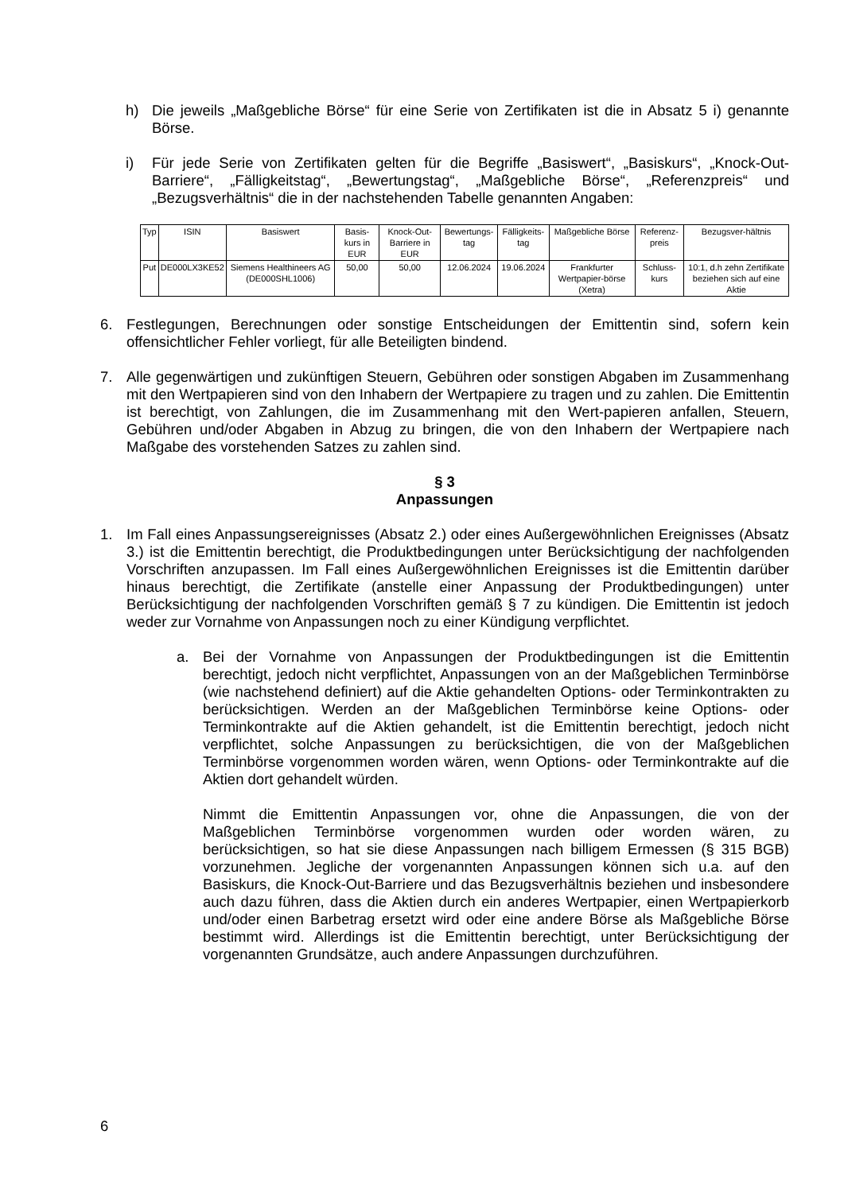h) Die jeweils „Maßgebliche Börse“ für eine Serie von Zertifikaten ist die in Absatz 5 i) genannte Börse.
i) Für jede Serie von Zertifikaten gelten für die Begriffe „Basiswert“, „Basiskurs“, „Knock-Out-Barriere“, „Fälligkeitstag“, „Bewertungstag“, „Maßgebliche Börse“, „Referenzpreis“ und „Bezugsverhältnis“ die in der nachstehenden Tabelle genannten Angaben:
| Typ | ISIN | Basiswert | Basis-kurs in EUR | Knock-Out-Barriere in EUR | Bewertungs-tag | Fälligkeits-tag | Maßgebliche Börse | Referenz-preis | Bezugsver-hältnis |
| --- | --- | --- | --- | --- | --- | --- | --- | --- | --- |
| Put | DE000LX3KE52 | Siemens Healthineers AG (DE000SHL1006) | 50,00 | 50,00 | 12.06.2024 | 19.06.2024 | Frankfurter Wertpapier-börse (Xetra) | Schluss-kurs | 10:1, d.h zehn Zertifikate beziehen sich auf eine Aktie |
6. Festlegungen, Berechnungen oder sonstige Entscheidungen der Emittentin sind, sofern kein offensichtlicher Fehler vorliegt, für alle Beteiligten bindend.
7. Alle gegenwärtigen und zukünftigen Steuern, Gebühren oder sonstigen Abgaben im Zusammenhang mit den Wertpapieren sind von den Inhabern der Wertpapiere zu tragen und zu zahlen. Die Emittentin ist berechtigt, von Zahlungen, die im Zusammenhang mit den Wert-papieren anfallen, Steuern, Gebühren und/oder Abgaben in Abzug zu bringen, die von den Inhabern der Wertpapiere nach Maßgabe des vorstehenden Satzes zu zahlen sind.
§ 3
Anpassungen
1. Im Fall eines Anpassungsereignisses (Absatz 2.) oder eines Außergewöhnlichen Ereignisses (Absatz 3.) ist die Emittentin berechtigt, die Produktbedingungen unter Berücksichtigung der nachfolgenden Vorschriften anzupassen. Im Fall eines Außergewöhnlichen Ereignisses ist die Emittentin darüber hinaus berechtigt, die Zertifikate (anstelle einer Anpassung der Produktbedingungen) unter Berücksichtigung der nachfolgenden Vorschriften gemäß § 7 zu kündigen. Die Emittentin ist jedoch weder zur Vornahme von Anpassungen noch zu einer Kündigung verpflichtet.
a. Bei der Vornahme von Anpassungen der Produktbedingungen ist die Emittentin berechtigt, jedoch nicht verpflichtet, Anpassungen von an der Maßgeblichen Terminbörse (wie nachstehend definiert) auf die Aktie gehandelten Options- oder Terminkontrakten zu berücksichtigen. Werden an der Maßgeblichen Terminbörse keine Options- oder Terminkontrakte auf die Aktien gehandelt, ist die Emittentin berechtigt, jedoch nicht verpflichtet, solche Anpassungen zu berücksichtigen, die von der Maßgeblichen Terminbörse vorgenommen worden wären, wenn Options- oder Terminkontrakte auf die Aktien dort gehandelt würden.
Nimmt die Emittentin Anpassungen vor, ohne die Anpassungen, die von der Maßgeblichen Terminbörse vorgenommen wurden oder worden wären, zu berücksichtigen, so hat sie diese Anpassungen nach billigem Ermessen (§ 315 BGB) vorzunehmen. Jegliche der vorgenannten Anpassungen können sich u.a. auf den Basiskurs, die Knock-Out-Barriere und das Bezugsverhältnis beziehen und insbesondere auch dazu führen, dass die Aktien durch ein anderes Wertpapier, einen Wertpapierkorb und/oder einen Barbetrag ersetzt wird oder eine andere Börse als Maßgebliche Börse bestimmt wird. Allerdings ist die Emittentin berechtigt, unter Berücksichtigung der vorgenannten Grundsätze, auch andere Anpassungen durchzuführen.
6